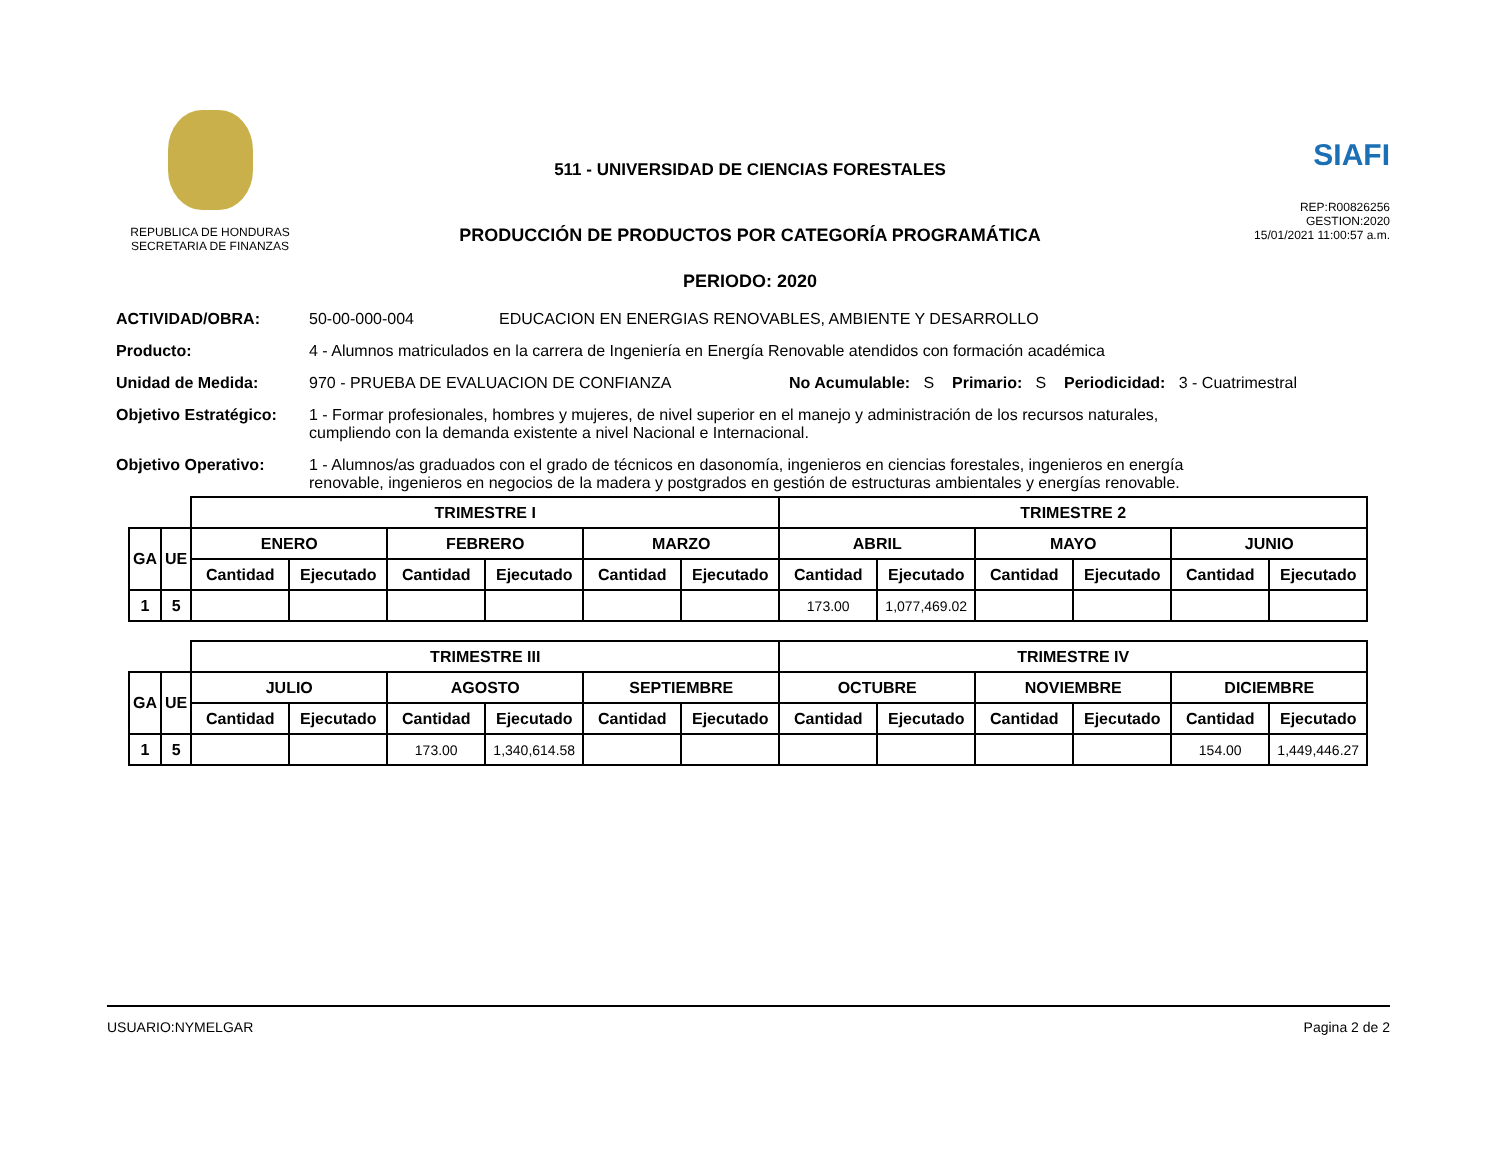REPUBLICA DE HONDURAS
SECRETARIA DE FINANZAS
511 - UNIVERSIDAD DE CIENCIAS FORESTALES
PRODUCCIÓN DE PRODUCTOS POR CATEGORÍA PROGRAMÁTICA
PERIODO: 2020
SIAFI
REP:R00826256
GESTION:2020
15/01/2021 11:00:57 a.m.
ACTIVIDAD/OBRA: 50-00-000-004 EDUCACION EN ENERGIAS RENOVABLES, AMBIENTE Y DESARROLLO
Producto: 4 - Alumnos matriculados en la carrera de Ingeniería en Energía Renovable atendidos con formación académica
Unidad de Medida: 970 - PRUEBA DE EVALUACION DE CONFIANZA No Acumulable: S Primario: S Periodicidad: 3 - Cuatrimestral
Objetivo Estratégico: 1 - Formar profesionales, hombres y mujeres, de nivel superior en el manejo y administración de los recursos naturales,
cumpliendo con la demanda existente a nivel Nacional e Internacional.
Objetivo Operativo: 1 - Alumnos/as graduados con el grado de técnicos en dasonomía, ingenieros en ciencias forestales, ingenieros en energía
renovable, ingenieros en negocios de la madera y postgrados en gestión de estructuras ambientales y energías renovable.
| | | TRIMESTRE I | | | | | | TRIMESTRE 2 | | | | | |
| --- | --- | --- | --- | --- | --- | --- | --- | --- | --- | --- | --- | --- | --- |
| GA | UE | ENERO | | FEBRERO | | MARZO | | ABRIL | | MAYO | | JUNIO | |
| | | Cantidad | Ejecutado | Cantidad | Ejecutado | Cantidad | Ejecutado | Cantidad | Ejecutado | Cantidad | Ejecutado | Cantidad | Ejecutado |
| 1 | 5 | | | | | | | 173.00 | 1,077,469.02 | | | | |
| | | TRIMESTRE III | | | | | | TRIMESTRE IV | | | | | |
| --- | --- | --- | --- | --- | --- | --- | --- | --- | --- | --- | --- | --- | --- |
| GA | UE | JULIO | | AGOSTO | | SEPTIEMBRE | | OCTUBRE | | NOVIEMBRE | | DICIEMBRE | |
| | | Cantidad | Ejecutado | Cantidad | Ejecutado | Cantidad | Ejecutado | Cantidad | Ejecutado | Cantidad | Ejecutado | Cantidad | Ejecutado |
| 1 | 5 | | | 173.00 | 1,340,614.58 | | | | | | | 154.00 | 1,449,446.27 |
USUARIO:NYMELGAR Pagina 2 de 2